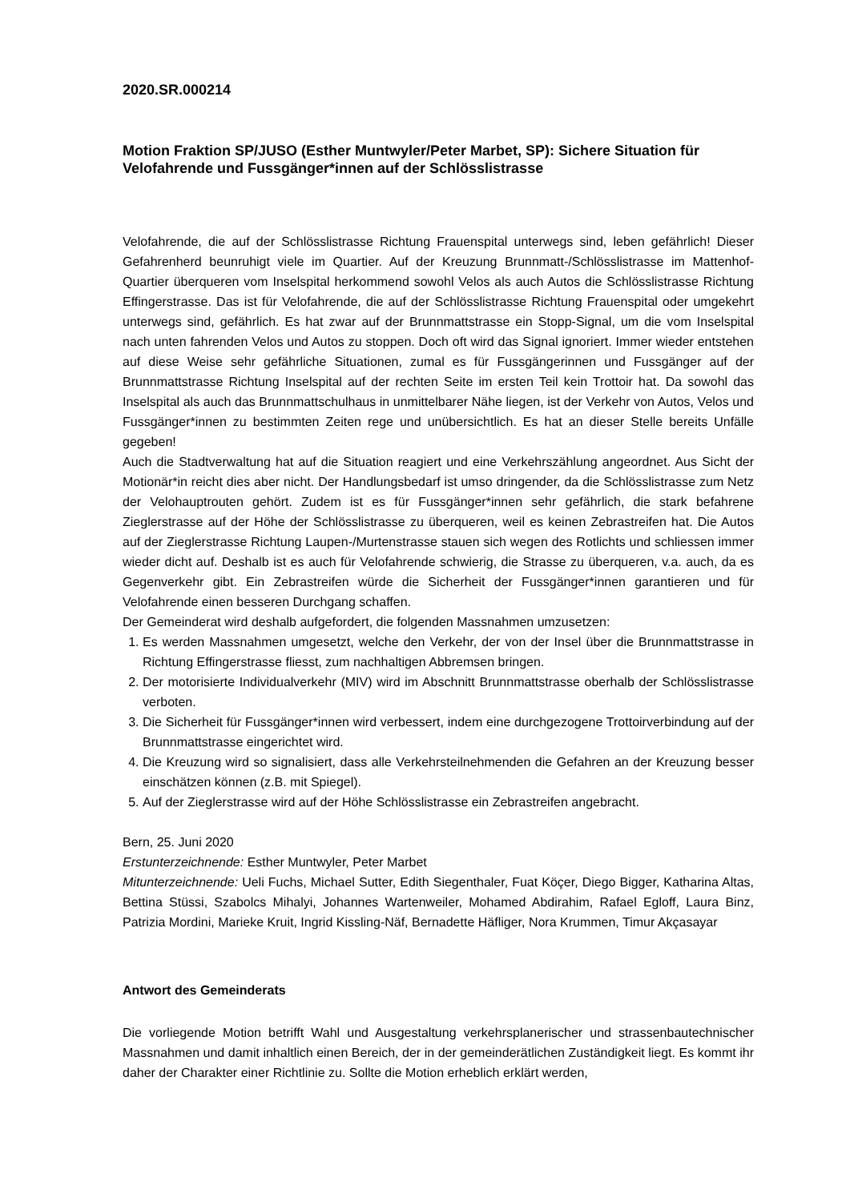2020.SR.000214
Motion Fraktion SP/JUSO (Esther Muntwyler/Peter Marbet, SP): Sichere Situation für Velofahrende und Fussgänger*innen auf der Schlösslistrasse
Velofahrende, die auf der Schlösslistrasse Richtung Frauenspital unterwegs sind, leben gefährlich! Dieser Gefahrenherd beunruhigt viele im Quartier. Auf der Kreuzung Brunnmatt-/Schlösslistrasse im Mattenhof-Quartier überqueren vom Inselspital herkommend sowohl Velos als auch Autos die Schlösslistrasse Richtung Effingerstrasse. Das ist für Velofahrende, die auf der Schlösslistrasse Richtung Frauenspital oder umgekehrt unterwegs sind, gefährlich. Es hat zwar auf der Brunnmattstrasse ein Stopp-Signal, um die vom Inselspital nach unten fahrenden Velos und Autos zu stoppen. Doch oft wird das Signal ignoriert. Immer wieder entstehen auf diese Weise sehr gefährliche Situationen, zumal es für Fussgängerinnen und Fussgänger auf der Brunnmattstrasse Richtung Inselspital auf der rechten Seite im ersten Teil kein Trottoir hat. Da sowohl das Inselspital als auch das Brunnmattschulhaus in unmittelbarer Nähe liegen, ist der Verkehr von Autos, Velos und Fussgänger*innen zu bestimmten Zeiten rege und unübersichtlich. Es hat an dieser Stelle bereits Unfälle gegeben!
Auch die Stadtverwaltung hat auf die Situation reagiert und eine Verkehrszählung angeordnet. Aus Sicht der Motionär*in reicht dies aber nicht. Der Handlungsbedarf ist umso dringender, da die Schlösslistrasse zum Netz der Velohauptrouten gehört. Zudem ist es für Fussgänger*innen sehr gefährlich, die stark befahrene Zieglerstrasse auf der Höhe der Schlösslistrasse zu überqueren, weil es keinen Zebrastreifen hat. Die Autos auf der Zieglerstrasse Richtung Laupen-/Murtenstrasse stauen sich wegen des Rotlichts und schliessen immer wieder dicht auf. Deshalb ist es auch für Velofahrende schwierig, die Strasse zu überqueren, v.a. auch, da es Gegenverkehr gibt. Ein Zebrastreifen würde die Sicherheit der Fussgänger*innen garantieren und für Velofahrende einen besseren Durchgang schaffen.
Der Gemeinderat wird deshalb aufgefordert, die folgenden Massnahmen umzusetzen:
1. Es werden Massnahmen umgesetzt, welche den Verkehr, der von der Insel über die Brunnmattstrasse in Richtung Effingerstrasse fliesst, zum nachhaltigen Abbremsen bringen.
2. Der motorisierte Individualverkehr (MIV) wird im Abschnitt Brunnmattstrasse oberhalb der Schlösslistrasse verboten.
3. Die Sicherheit für Fussgänger*innen wird verbessert, indem eine durchgezogene Trottoirverbindung auf der Brunnmattstrasse eingerichtet wird.
4. Die Kreuzung wird so signalisiert, dass alle Verkehrsteilnehmenden die Gefahren an der Kreuzung besser einschätzen können (z.B. mit Spiegel).
5. Auf der Zieglerstrasse wird auf der Höhe Schlösslistrasse ein Zebrastreifen angebracht.
Bern, 25. Juni 2020
Erstunterzeichnende: Esther Muntwyler, Peter Marbet
Mitunterzeichnende: Ueli Fuchs, Michael Sutter, Edith Siegenthaler, Fuat Köçer, Diego Bigger, Katharina Altas, Bettina Stüssi, Szabolcs Mihalyi, Johannes Wartenweiler, Mohamed Abdirahim, Rafael Egloff, Laura Binz, Patrizia Mordini, Marieke Kruit, Ingrid Kissling-Näf, Bernadette Häfliger, Nora Krummen, Timur Akçasayar
Antwort des Gemeinderats
Die vorliegende Motion betrifft Wahl und Ausgestaltung verkehrsplanerischer und strassenbautechnischer Massnahmen und damit inhaltlich einen Bereich, der in der gemeinderätlichen Zuständigkeit liegt. Es kommt ihr daher der Charakter einer Richtlinie zu. Sollte die Motion erheblich erklärt werden,